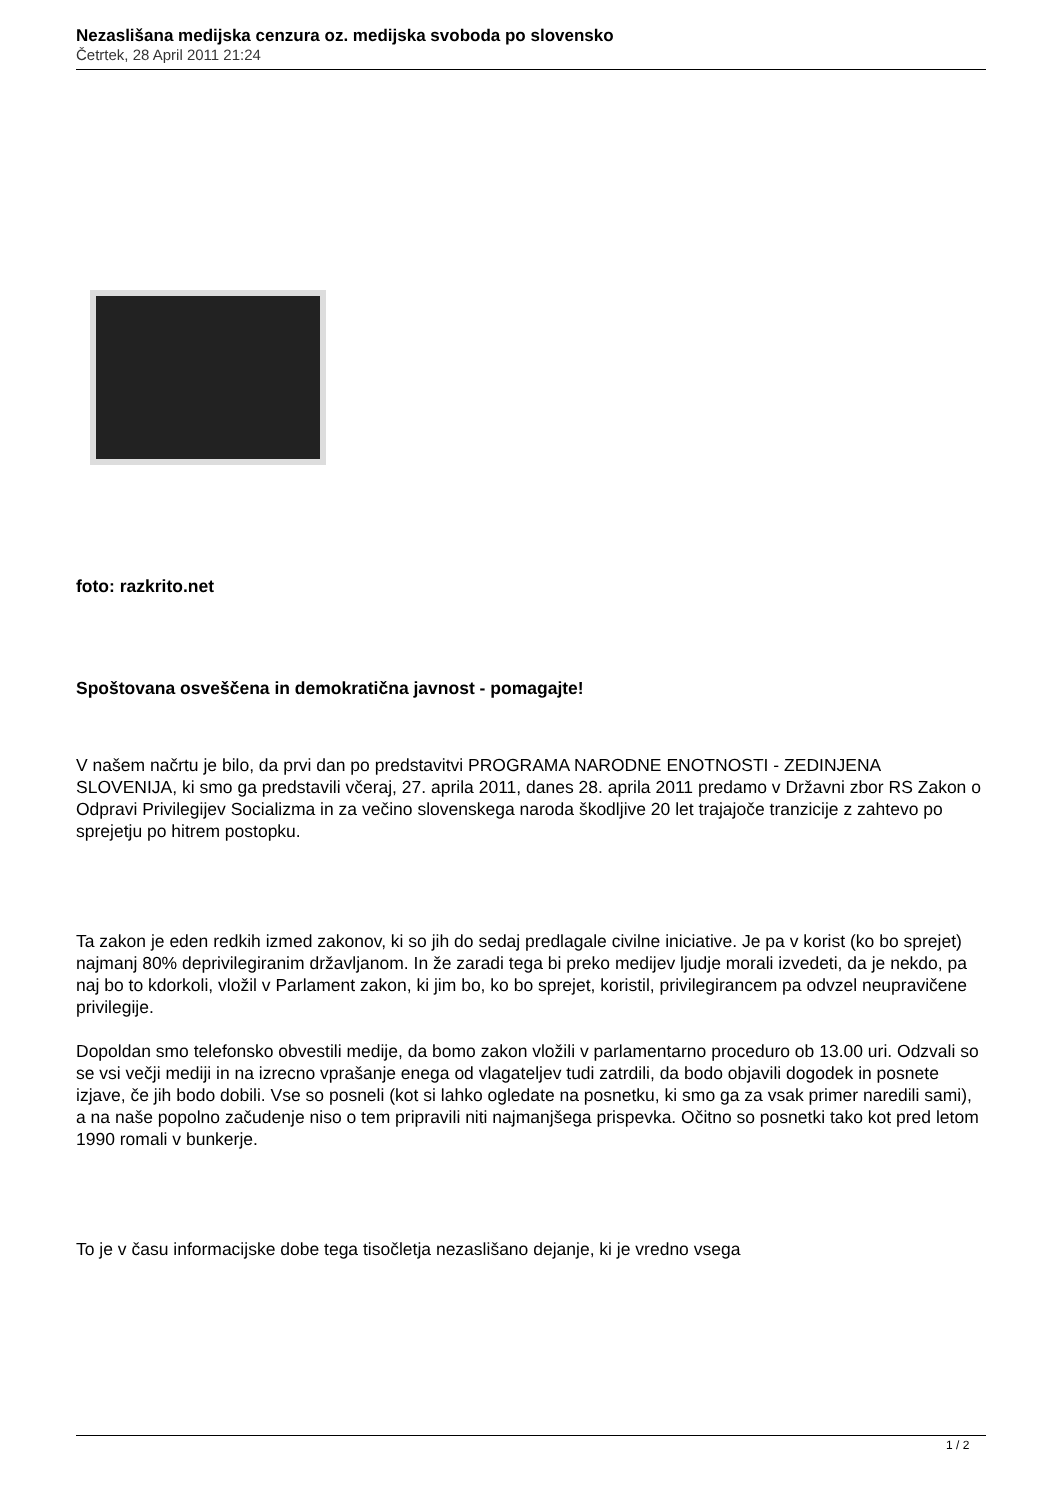Nezaslišana medijska cenzura oz. medijska svoboda po slovensko
Četrtek, 28 April 2011 21:24
foto: razkrito.net
Spoštovana osveščena in demokratična javnost - pomagajte!
V našem načrtu je bilo, da prvi dan po predstavitvi PROGRAMA NARODNE ENOTNOSTI - ZEDINJENA SLOVENIJA, ki smo ga predstavili včeraj, 27. aprila 2011, danes 28. aprila 2011 predamo v Državni zbor RS Zakon o Odpravi Privilegijev Socializma in za večino slovenskega naroda škodljive 20 let trajajoče tranzicije z zahtevo po sprejetju po hitrem postopku.
Ta zakon je eden redkih izmed zakonov, ki so jih do sedaj predlagale civilne iniciative. Je pa v korist (ko bo sprejet) najmanj 80% deprivilegiranim državljanom. In že zaradi tega bi preko medijev ljudje morali izvedeti, da je nekdo, pa naj bo to kdorkoli, vložil v Parlament zakon, ki jim bo, ko bo sprejet, koristil, privilegirancem pa odvzel neupravičene privilegije.
Dopoldan smo telefonsko obvestili medije, da bomo zakon vložili v parlamentarno proceduro ob 13.00 uri. Odzvali so se vsi večji mediji in na izrecno vprašanje enega od vlagateljev tudi zatrdili, da bodo objavili dogodek in posnete izjave, če jih bodo dobili. Vse so posneli (kot si lahko ogledate na posnetku, ki smo ga za vsak primer naredili sami), a na naše popolno začudenje niso o tem pripravili niti najmanjšega prispevka. Očitno so posnetki tako kot pred letom 1990 romali v bunkerje.
To je v času informacijske dobe tega tisočletja nezaslišano dejanje, ki je vredno vsega
1 / 2